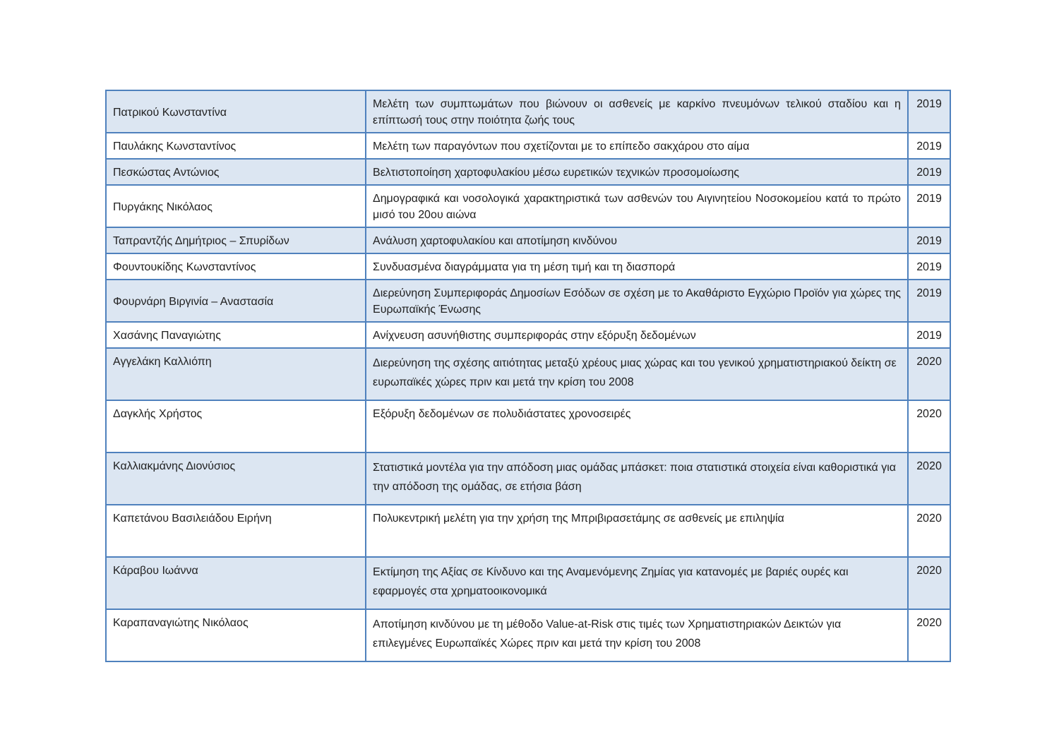| Πατρικού Κωνσταντίνα | Μελέτη των συμπτωμάτων που βιώνουν οι ασθενείς με καρκίνο πνευμόνων τελικού σταδίου και η επίπτωσή τους στην ποιότητα ζωής τους | 2019 |
| Παυλάκης Κωνσταντίνος | Μελέτη των παραγόντων που σχετίζονται με το επίπεδο σακχάρου στο αίμα | 2019 |
| Πεσκώστας Αντώνιος | Βελτιστοποίηση χαρτοφυλακίου μέσω ευρετικών τεχνικών προσομοίωσης | 2019 |
| Πυργάκης Νικόλαος | Δημογραφικά και νοσολογικά χαρακτηριστικά των ασθενών του Αιγινητείου Νοσοκομείου κατά το πρώτο μισό του 20ου αιώνα | 2019 |
| Ταπραντζής Δημήτριος – Σπυρίδων | Ανάλυση χαρτοφυλακίου και αποτίμηση κινδύνου | 2019 |
| Φουντουκίδης Κωνσταντίνος | Συνδυασμένα διαγράμματα για τη μέση τιμή και τη διασπορά | 2019 |
| Φουρνάρη Βιργινία – Αναστασία | Διερεύνηση Συμπεριφοράς Δημοσίων Εσόδων σε σχέση με το Ακαθάριστο Εγχώριο Προϊόν για χώρες της Ευρωπαϊκής Ένωσης | 2019 |
| Χασάνης Παναγιώτης | Ανίχνευση ασυνήθιστης συμπεριφοράς στην εξόρυξη δεδομένων | 2019 |
| Αγγελάκη Καλλιόπη | Διερεύνηση της σχέσης αιτιότητας μεταξύ χρέους μιας χώρας και του γενικού χρηματιστηριακού δείκτη σε ευρωπαϊκές χώρες πριν και μετά την κρίση του 2008 | 2020 |
| Δαγκλής Χρήστος | Εξόρυξη δεδομένων σε πολυδιάστατες χρονοσειρές | 2020 |
| Καλλιακμάνης Διονύσιος | Στατιστικά μοντέλα για την απόδοση μιας ομάδας μπάσκετ: ποια στατιστικά στοιχεία είναι καθοριστικά για την απόδοση της ομάδας, σε ετήσια βάση | 2020 |
| Καπετάνου Βασιλειάδου Ειρήνη | Πολυκεντρική μελέτη για την χρήση της Μπριβιρασετάμης σε ασθενείς με επιληψία | 2020 |
| Κάραβου Ιωάννα | Εκτίμηση της Αξίας σε Κίνδυνο και της Αναμενόμενης Ζημίας για κατανομές με βαριές ουρές και εφαρμογές στα χρηματοοικονομικά | 2020 |
| Καραπαναγιώτης Νικόλαος | Αποτίμηση κινδύνου με τη μέθοδο Value-at-Risk στις τιμές των Χρηματιστηριακών Δεικτών για επιλεγμένες Ευρωπαϊκές Χώρες πριν και μετά την κρίση του 2008 | 2020 |